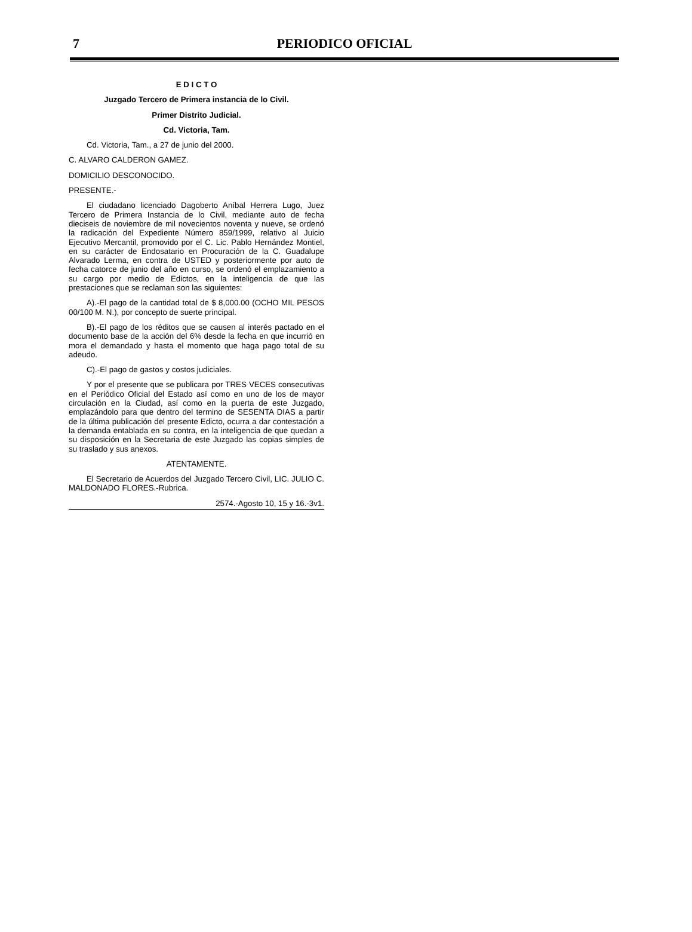7
PERIODICO OFICIAL
E D I C T O
Juzgado Tercero de Primera instancia de lo Civil.
Primer Distrito Judicial.
Cd. Victoria, Tam.
Cd. Victoria, Tam., a 27 de junio del 2000.
C. ALVARO CALDERON GAMEZ.
DOMICILIO DESCONOCIDO.
PRESENTE.-
El ciudadano licenciado Dagoberto Aníbal Herrera Lugo, Juez Tercero de Primera Instancia de lo Civil, mediante auto de fecha dieciseis de noviembre de mil novecientos noventa y nueve, se ordenó la radicación del Expediente Número 859/1999, relativo al Juicio Ejecutivo Mercantil, promovido por el C. Lic. Pablo Hernández Montiel, en su carácter de Endosatario en Procuración de la C. Guadalupe Alvarado Lerma, en contra de USTED y posteriormente por auto de fecha catorce de junio del año en curso, se ordenó el emplazamiento a su cargo por medio de Edictos, en la inteligencia de que las prestaciones que se reclaman son las siguientes:
A).-El pago de la cantidad total de $ 8,000.00 (OCHO MIL PESOS 00/100 M. N.), por concepto de suerte principal.
B).-El pago de los réditos que se causen al interés pactado en el documento base de la acción del 6% desde la fecha en que incurrió en mora el demandado y hasta el momento que haga pago total de su adeudo.
C).-El pago de gastos y costos judiciales.
Y por el presente que se publicara por TRES VECES consecutivas en el Periódico Oficial del Estado así como en uno de los de mayor circulación en la Ciudad, así como en la puerta de este Juzgado, emplazándolo para que dentro del termino de SESENTA DIAS a partir de la última publicación del presente Edicto, ocurra a dar contestación a la demanda entablada en su contra, en la inteligencia de que quedan a su disposición en la Secretaria de este Juzgado las copias simples de su traslado y sus anexos.
ATENTAMENTE.
El Secretario de Acuerdos del Juzgado Tercero Civil, LIC. JULIO C. MALDONADO FLORES.-Rubrica.
2574.-Agosto 10, 15 y 16.-3v1.